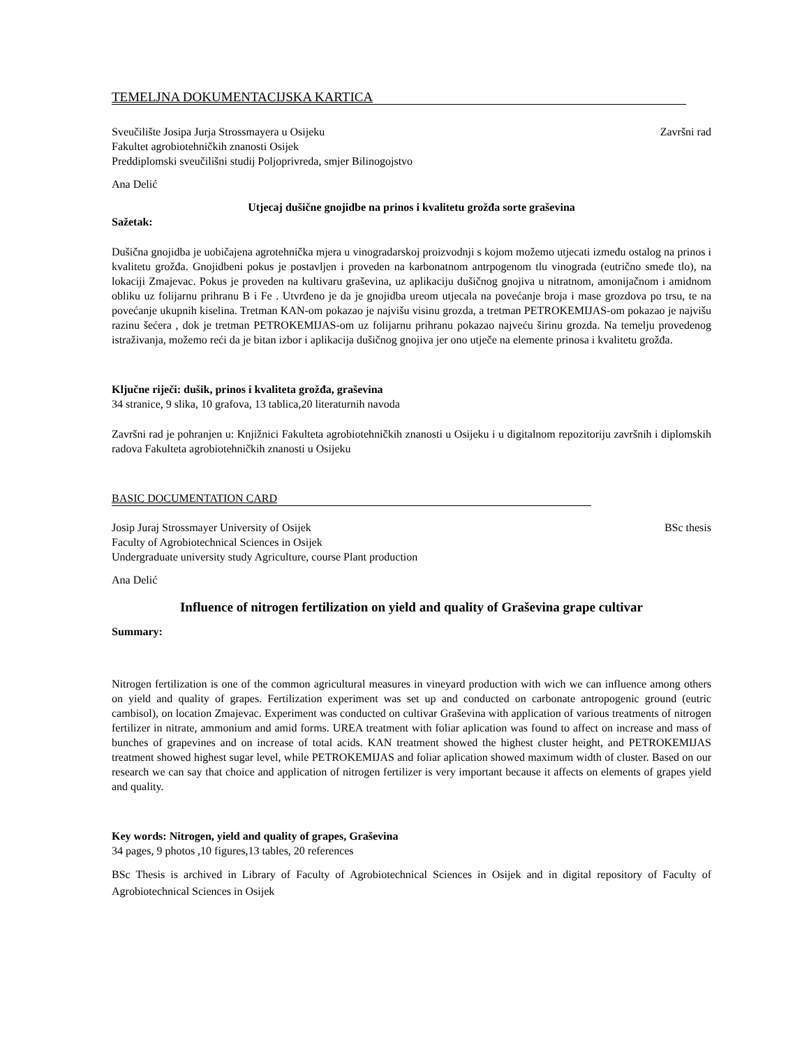TEMELJNA DOKUMENTACIJSKA KARTICA
Sveučilište Josipa Jurja Strossmayera u Osijeku Završni rad
Fakultet agrobiotehničkih znanosti Osijek
Preddiplomski sveučilišni studij Poljoprivreda, smjer Bilinogojstvo
Ana Delić
Utjecaj dušične gnojidbe na prinos i kvalitetu grožđa sorte graševina
Sažetak:
Dušična gnojidba je uobičajena agrotehnička mjera u vinogradarskoj proizvodnji s kojom možemo utjecati između ostalog na prinos i kvalitetu grožđa. Gnojidbeni pokus je postavljen i proveden na karbonatnom antrpogenom tlu vinograda (eutrično smeđe tlo), na lokaciji Zmajevac. Pokus je proveden na kultivaru graševina, uz aplikaciju dušičnog gnojiva u nitratnom, amonijačnom i amidnom obliku uz folijarnu prihranu B i Fe . Utvrđeno je da je gnojidba ureom utjecala na povećanje broja i mase grozdova po trsu, te na povećanje ukupnih kiselina. Tretman KAN-om pokazao je najvišu visinu grozda, a tretman PETROKEMIJAS-om pokazao je najvišu razinu šećera , dok je tretman PETROKEMIJAS-om uz folijarnu prihranu pokazao najveću širinu grozda. Na temelju provedenog istraživanja, možemo reći da je bitan izbor i aplikacija dušičnog gnojiva jer ono utječe na elemente prinosa i kvalitetu grožđa.
Ključne riječi: dušik, prinos i kvaliteta grožđa, graševina
34 stranice, 9 slika, 10 grafova, 13 tablica,20 literaturnih navoda
Završni rad je pohranjen u: Knjižnici Fakulteta agrobiotehničkih znanosti u Osijeku i u digitalnom repozitoriju završnih i diplomskih radova Fakulteta agrobiotehničkih znanosti u Osijeku
BASIC DOCUMENTATION CARD
Josip Juraj Strossmayer University of Osijek BSc thesis
Faculty of Agrobiotechnical Sciences in Osijek
Undergraduate university study Agriculture, course Plant production
Ana Delić
Influence of nitrogen fertilization on yield and quality of Graševina grape cultivar
Summary:
Nitrogen fertilization is one of the common agricultural measures in vineyard production with wich we can influence among others on yield and quality of grapes. Fertilization experiment was set up and conducted on carbonate antropogenic ground (eutric cambisol), on location Zmajevac. Experiment was conducted on cultivar Graševina with application of various treatments of nitrogen fertilizer in nitrate, ammonium and amid forms. UREA treatment with foliar aplication was found to affect on increase and mass of bunches of grapevines and on increase of total acids. KAN treatment showed the highest cluster height, and PETROKEMIJAS treatment showed highest sugar level, while PETROKEMIJAS and foliar aplication showed maximum width of cluster. Based on our research we can say that choice and application of nitrogen fertilizer is very important because it affects on elements of grapes yield and quality.
Key words: Nitrogen, yield and quality of grapes, Graševina
34 pages, 9 photos ,10 figures,13 tables, 20 references
BSc Thesis is archived in Library of Faculty of Agrobiotechnical Sciences in Osijek and in digital repository of Faculty of Agrobiotechnical Sciences in Osijek